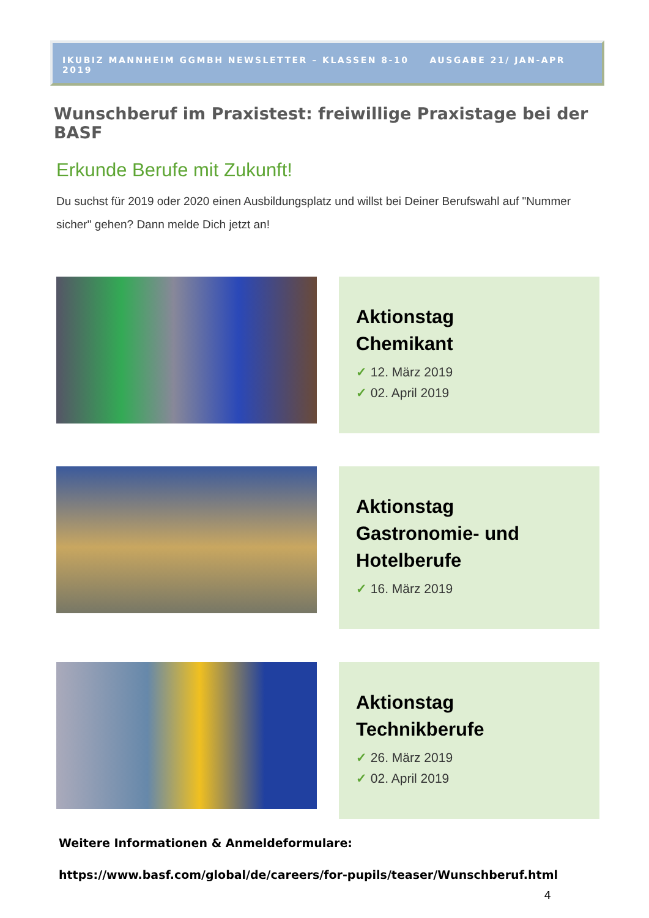IKUBIZ MANNHEIM GGMBH NEWSLETTER – KLASSEN 8-10 AUSGABE 21/ JAN-APR 2019
Wunschberuf im Praxistest: freiwillige Praxistage bei der BASF
Erkunde Berufe mit Zukunft!
Du suchst für 2019 oder 2020 einen Ausbildungsplatz und willst bei Deiner Berufswahl auf "Nummer sicher" gehen? Dann melde Dich jetzt an!
Aktionstag
Chemikant
✓ 12. März 2019
✓ 02. April 2019
Aktionstag
Gastronomie- und
Hotelberufe
✓ 16. März 2019
Aktionstag
Technikberufe
✓ 26. März 2019
✓ 02. April 2019
Weitere Informationen & Anmeldeformulare:
https://www.basf.com/global/de/careers/for-pupils/teaser/Wunschberuf.html
4